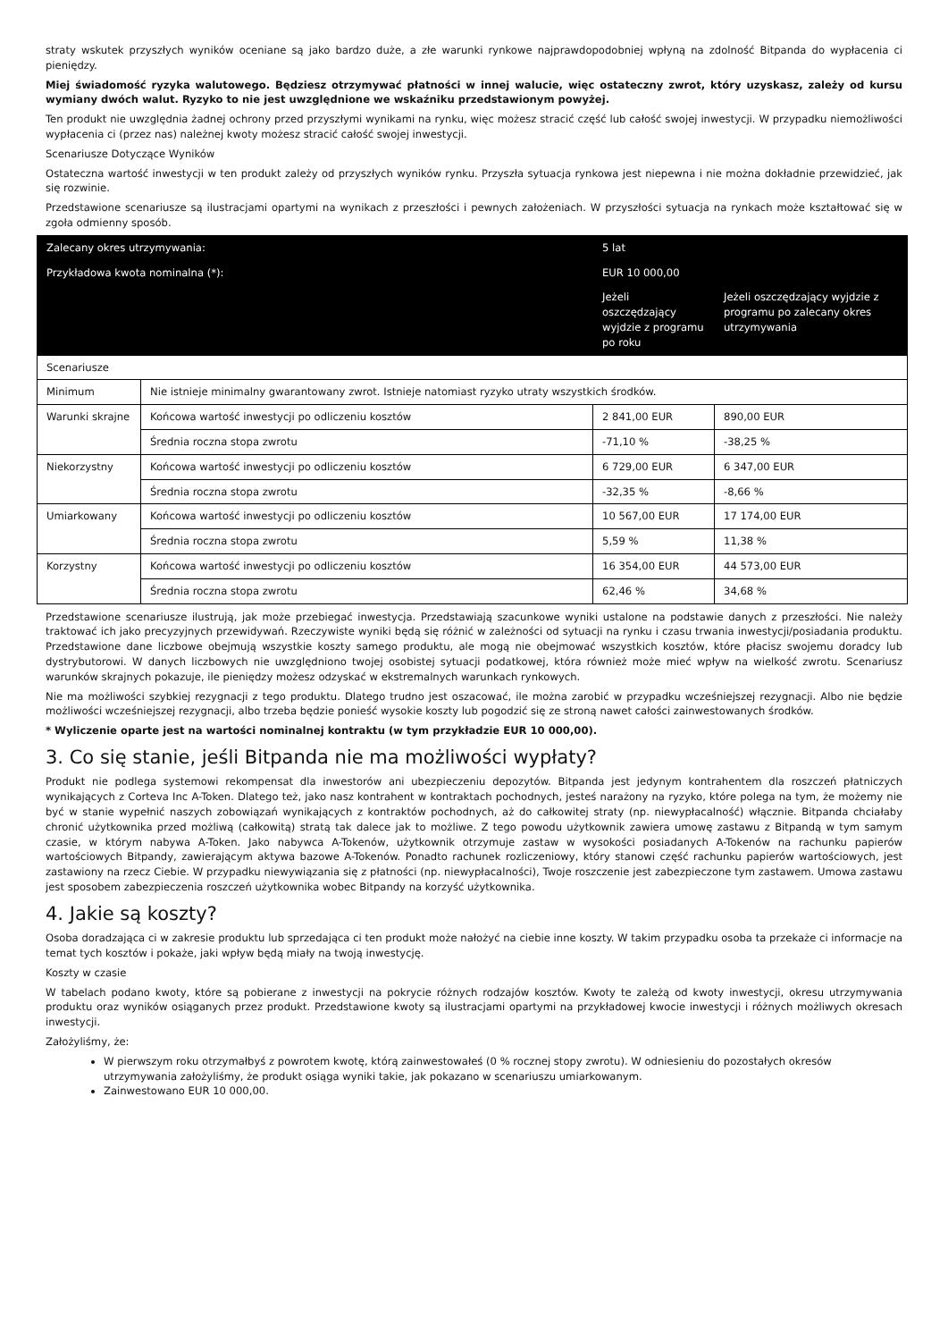straty wskutek przyszłych wyników oceniane są jako bardzo duże, a złe warunki rynkowe najprawdopodobniej wpłyną na zdolność Bitpanda do wypłacenia ci pieniędzy.
Miej świadomość ryzyka walutowego. Będziesz otrzymywać płatności w innej walucie, więc ostateczny zwrot, który uzyskasz, zależy od kursu wymiany dwóch walut. Ryzyko to nie jest uwzględnione we wskaźniku przedstawionym powyżej.
Ten produkt nie uwzględnia żadnej ochrony przed przyszłymi wynikami na rynku, więc możesz stracić część lub całość swojej inwestycji. W przypadku niemożliwości wypłacenia ci (przez nas) należnej kwoty możesz stracić całość swojej inwestycji.
Scenariusze Dotyczące Wyników
Ostateczna wartość inwestycji w ten produkt zależy od przyszłych wyników rynku. Przyszła sytuacja rynkowa jest niepewna i nie można dokładnie przewidzieć, jak się rozwinie.
Przedstawione scenariusze są ilustracjami opartymi na wynikach z przeszłości i pewnych założeniach. W przyszłości sytuacja na rynkach może kształtować się w zgoła odmienny sposób.
| Zalecany okres utrzymywania: | | 5 lat | |
| Przykładowa kwota nominalna (*): | | EUR 10 000,00 | |
| | | Jeżeli oszczędzający wyjdzie z programu po roku | Jeżeli oszczędzający wyjdzie z programu po zalecany okres utrzymywania |
| Scenariusze | | | |
| Minimum | Nie istnieje minimalny gwarantowany zwrot. Istnieje natomiast ryzyko utraty wszystkich środków. | | |
| Warunki skrajne | Końcowa wartość inwestycji po odliczeniu kosztów | 2 841,00 EUR | 890,00 EUR |
| | Średnia roczna stopa zwrotu | -71,10 % | -38,25 % |
| Niekorzystny | Końcowa wartość inwestycji po odliczeniu kosztów | 6 729,00 EUR | 6 347,00 EUR |
| | Średnia roczna stopa zwrotu | -32,35 % | -8,66 % |
| Umiarkowany | Końcowa wartość inwestycji po odliczeniu kosztów | 10 567,00 EUR | 17 174,00 EUR |
| | Średnia roczna stopa zwrotu | 5,59 % | 11,38 % |
| Korzystny | Końcowa wartość inwestycji po odliczeniu kosztów | 16 354,00 EUR | 44 573,00 EUR |
| | Średnia roczna stopa zwrotu | 62,46 % | 34,68 % |
Przedstawione scenariusze ilustrują, jak może przebiegać inwestycja. Przedstawiają szacunkowe wyniki ustalone na podstawie danych z przeszłości. Nie należy traktować ich jako precyzyjnych przewidywań. Rzeczywiste wyniki będą się różnić w zależności od sytuacji na rynku i czasu trwania inwestycji/posiadania produktu. Przedstawione dane liczbowe obejmują wszystkie koszty samego produktu, ale mogą nie obejmować wszystkich kosztów, które płacisz swojemu doradcy lub dystrybutorowi. W danych liczbowych nie uwzględniono twojej osobistej sytuacji podatkowej, która również może mieć wpływ na wielkość zwrotu. Scenariusz warunków skrajnych pokazuje, ile pieniędzy możesz odzyskać w ekstremalnych warunkach rynkowych.
Nie ma możliwości szybkiej rezygnacji z tego produktu. Dlatego trudno jest oszacować, ile można zarobić w przypadku wcześniejszej rezygnacji. Albo nie będzie możliwości wcześniejszej rezygnacji, albo trzeba będzie ponieść wysokie koszty lub pogodzić się ze stroną nawet całości zainwestowanych środków.
* Wyliczenie oparte jest na wartości nominalnej kontraktu (w tym przykładzie EUR 10 000,00).
3. Co się stanie, jeśli Bitpanda nie ma możliwości wypłaty?
Produkt nie podlega systemowi rekompensat dla inwestorów ani ubezpieczeniu depozytów. Bitpanda jest jedynym kontrahentem dla roszczeń płatniczych wynikających z Corteva Inc A-Token. Dlatego też, jako nasz kontrahent w kontraktach pochodnych, jesteś narażony na ryzyko, które polega na tym, że możemy nie być w stanie wypełnić naszych zobowiązań wynikających z kontraktów pochodnych, aż do całkowitej straty (np. niewypłacalność) włącznie. Bitpanda chciałaby chronić użytkownika przed możliwą (całkowitą) stratą tak dalece jak to możliwe. Z tego powodu użytkownik zawiera umowę zastawu z Bitpandą w tym samym czasie, w którym nabywa A-Token. Jako nabywca A-Tokenów, użytkownik otrzymuje zastaw w wysokości posiadanych A-Tokenów na rachunku papierów wartościowych Bitpandy, zawierającym aktywa bazowe A-Tokenów. Ponadto rachunek rozliczeniowy, który stanowi część rachunku papierów wartościowych, jest zastawiony na rzecz Ciebie. W przypadku niewywiązania się z płatności (np. niewypłacalności), Twoje roszczenie jest zabezpieczone tym zastawem. Umowa zastawu jest sposobem zabezpieczenia roszczeń użytkownika wobec Bitpandy na korzyść użytkownika.
4. Jakie są koszty?
Osoba doradzająca ci w zakresie produktu lub sprzedająca ci ten produkt może nałożyć na ciebie inne koszty. W takim przypadku osoba ta przekaże ci informacje na temat tych kosztów i pokaże, jaki wpływ będą miały na twoją inwestycję.
Koszty w czasie
W tabelach podano kwoty, które są pobierane z inwestycji na pokrycie różnych rodzajów kosztów. Kwoty te zależą od kwoty inwestycji, okresu utrzymywania produktu oraz wyników osiąganych przez produkt. Przedstawione kwoty są ilustracjami opartymi na przykładowej kwocie inwestycji i różnych możliwych okresach inwestycji.
Założyliśmy, że:
W pierwszym roku otrzymałbyś z powrotem kwotę, którą zainwestowałeś (0 % rocznej stopy zwrotu). W odniesieniu do pozostałych okresów utrzymywania założyliśmy, że produkt osiąga wyniki takie, jak pokazano w scenariuszu umiarkowanym.
Zainwestowano EUR 10 000,00.